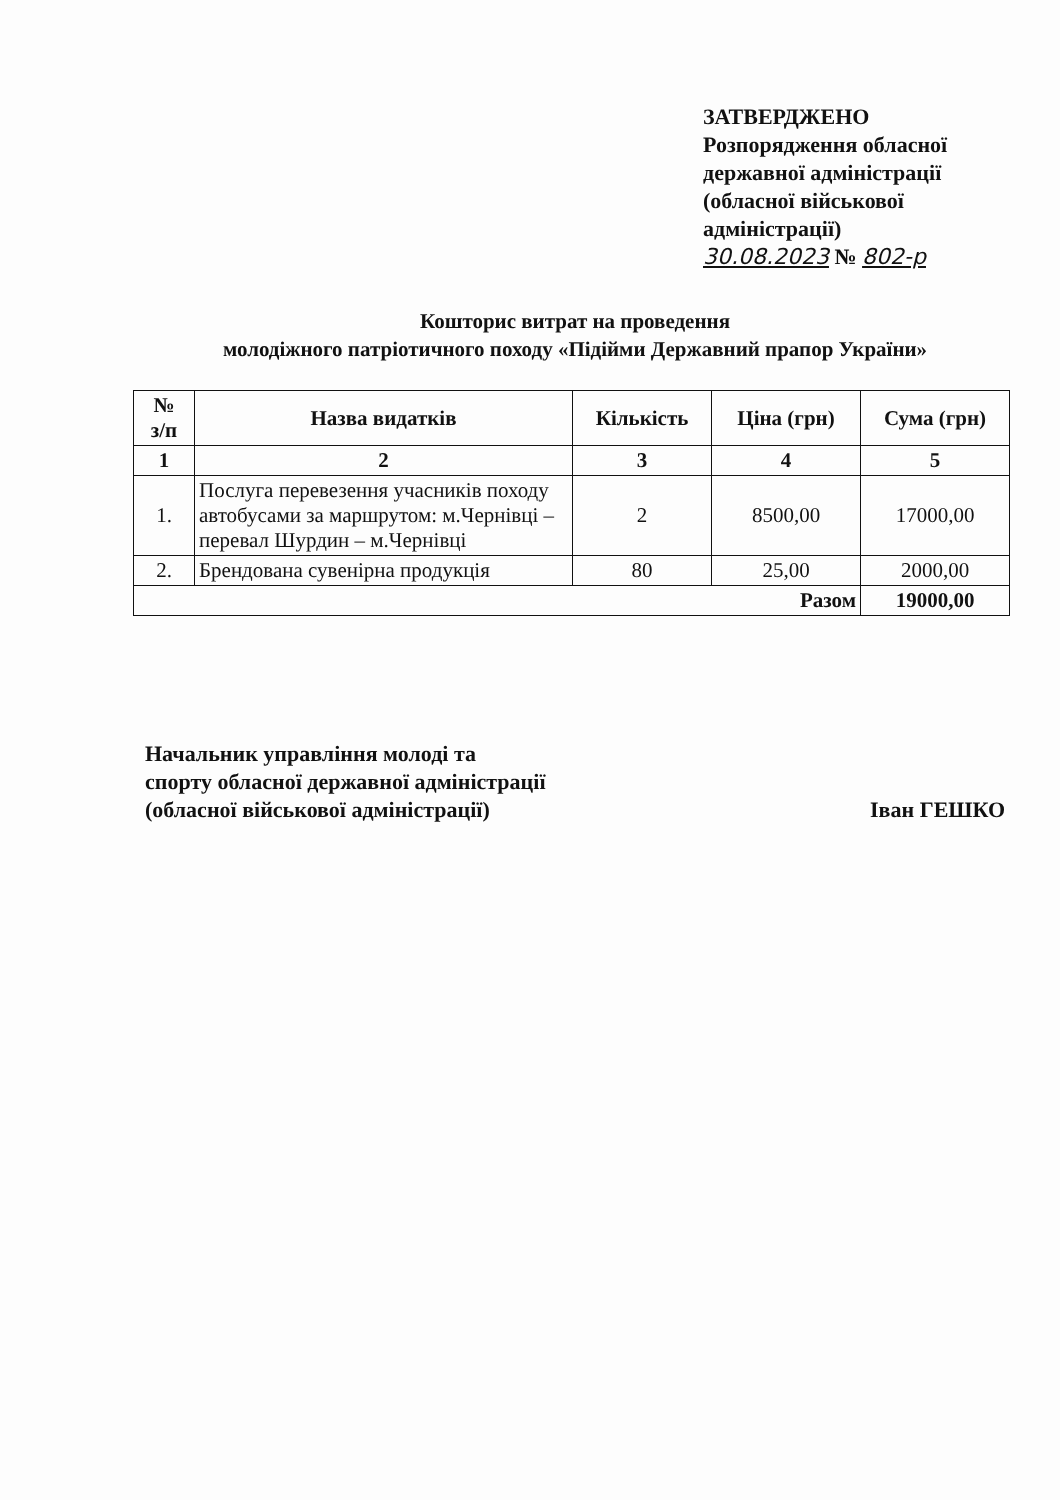ЗАТВЕРДЖЕНО
Розпорядження обласної
державної адміністрації
(обласної військової
адміністрації)
30.08.2023 № 802-р
Кошторис витрат на проведення
молодіжного патріотичного походу «Підійми Державний прапор України»
| № з/п | Назва видатків | Кількість | Ціна (грн) | Сума (грн) |
| --- | --- | --- | --- | --- |
| 1 | 2 | 3 | 4 | 5 |
| 1. | Послуга перевезення учасників походу автобусами за маршрутом: м.Чернівці – перевал Шурдин – м.Чернівці | 2 | 8500,00 | 17000,00 |
| 2. | Брендована сувенірна продукція | 80 | 25,00 | 2000,00 |
| Разом | | | | 19000,00 |
Начальник управління молоді та
спорту обласної державної адміністрації
(обласної військової адміністрації)
Іван ГЕШКО